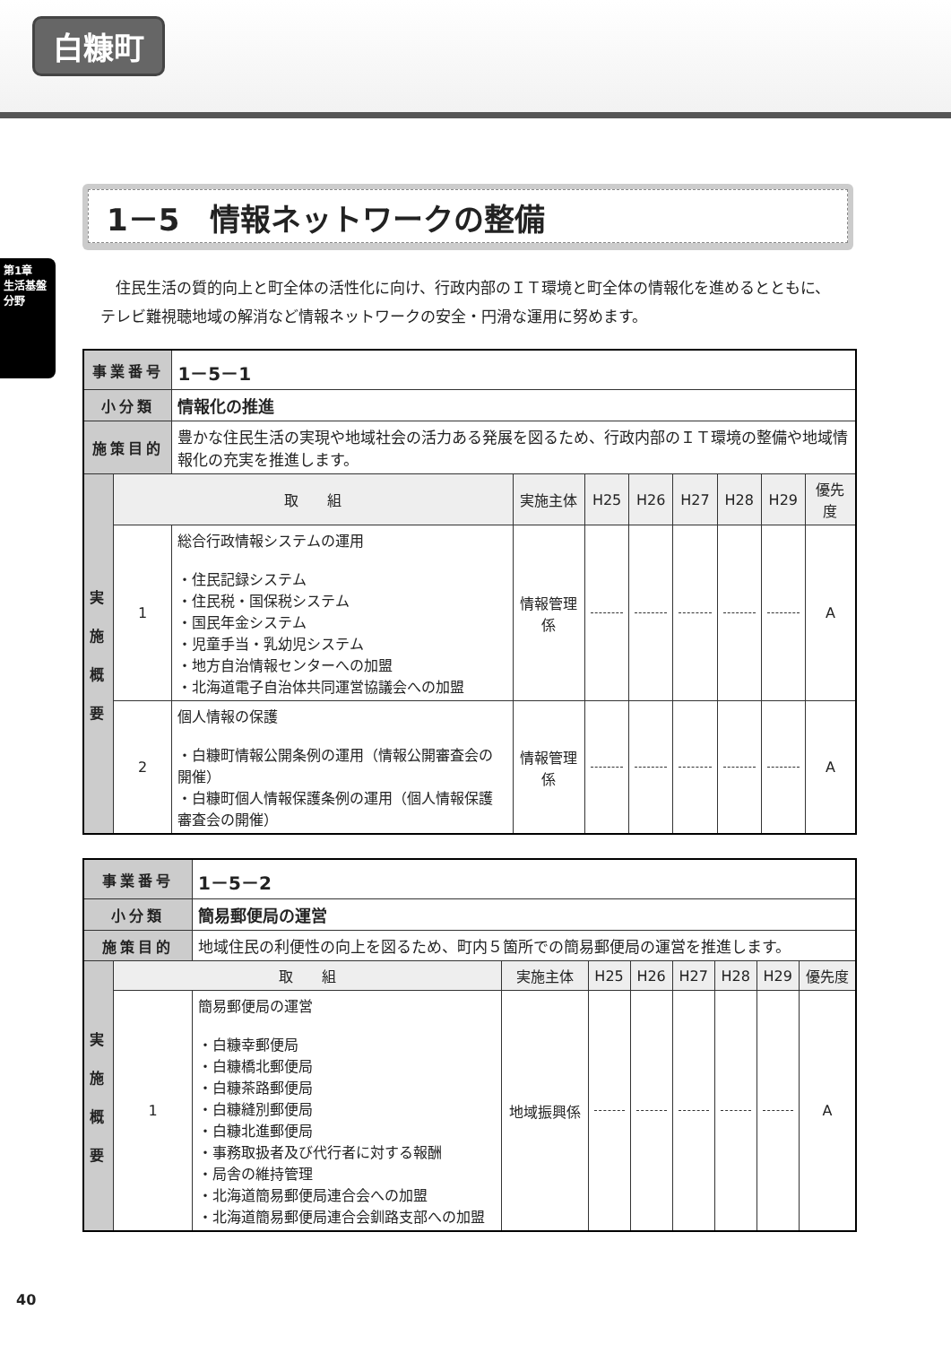白糠町
第1章
生活基盤分野
1－5　情報ネットワークの整備
住民生活の質的向上と町全体の活性化に向け、行政内部のＩＴ環境と町全体の情報化を進めるとともに、テレビ難視聴地域の解消など情報ネットワークの安全・円滑な運用に努めます。
| 事業番号 | | 1－5－1 | | | | | | | |
| 小分類 | | 情報化の推進 | | | | | | | |
| 施策目的 | | 豊かな住民生活の実現や地域社会の活力ある発展を図るため、行政内部のＩＴ環境の整備や地域情報化の充実を推進します。 | | | | | | | |
| 実 施 概 要 | 取 組 | | 実施主体 | H25 | H26 | H27 | H28 | H29 | 優先度 |
| | 1 | 総合行政情報システムの運用 ・住民記録システム ・住民税・国保税システム ・国民年金システム ・児童手当・乳幼児システム ・地方自治情報センターへの加盟 ・北海道電子自治体共同運営協議会への加盟 | 情報管理係 | | | | | | A |
| | 2 | 個人情報の保護 ・白糠町情報公開条例の運用（情報公開審査会の開催） ・白糠町個人情報保護条例の運用（個人情報保護審査会の開催） | 情報管理係 | | | | | | A |
| 事業番号 | | 1－5－2 | | | | | | | |
| 小分類 | | 簡易郵便局の運営 | | | | | | | |
| 施策目的 | | 地域住民の利便性の向上を図るため、町内５箇所での簡易郵便局の運営を推進します。 | | | | | | | |
| 実 施 概 要 | 取 組 | | 実施主体 | H25 | H26 | H27 | H28 | H29 | 優先度 |
| | 1 | 簡易郵便局の運営 ・白糠幸郵便局 ・白糠橋北郵便局 ・白糠茶路郵便局 ・白糠縫別郵便局 ・白糠北進郵便局 ・事務取扱者及び代行者に対する報酬 ・局舎の維持管理 ・北海道簡易郵便局連合会への加盟 ・北海道簡易郵便局連合会釧路支部への加盟 | 地域振興係 | | | | | | A |
40